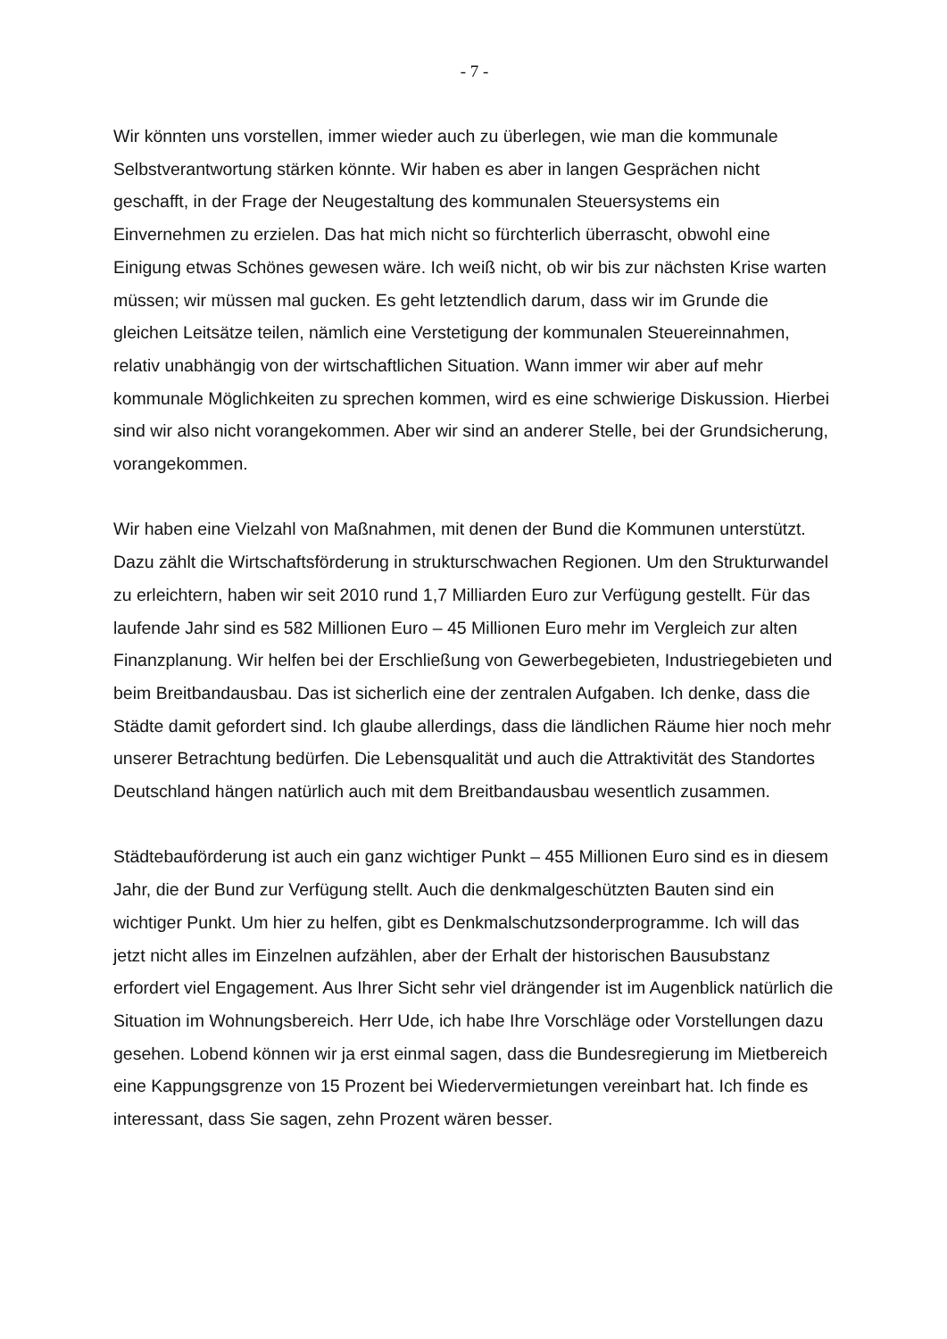- 7 -
Wir könnten uns vorstellen, immer wieder auch zu überlegen, wie man die kommunale Selbstverantwortung stärken könnte. Wir haben es aber in langen Gesprächen nicht geschafft, in der Frage der Neugestaltung des kommunalen Steuersystems ein Einvernehmen zu erzielen. Das hat mich nicht so fürchterlich überrascht, obwohl eine Einigung etwas Schönes gewesen wäre. Ich weiß nicht, ob wir bis zur nächsten Krise warten müssen; wir müssen mal gucken. Es geht letztendlich darum, dass wir im Grunde die gleichen Leitsätze teilen, nämlich eine Verstetigung der kommunalen Steuereinnahmen, relativ unabhängig von der wirtschaftlichen Situation. Wann immer wir aber auf mehr kommunale Möglichkeiten zu sprechen kommen, wird es eine schwierige Diskussion. Hierbei sind wir also nicht vorangekommen. Aber wir sind an anderer Stelle, bei der Grundsicherung, vorangekommen.
Wir haben eine Vielzahl von Maßnahmen, mit denen der Bund die Kommunen unterstützt. Dazu zählt die Wirtschaftsförderung in strukturschwachen Regionen. Um den Strukturwandel zu erleichtern, haben wir seit 2010 rund 1,7 Milliarden Euro zur Verfügung gestellt. Für das laufende Jahr sind es 582 Millionen Euro – 45 Millionen Euro mehr im Vergleich zur alten Finanzplanung. Wir helfen bei der Erschließung von Gewerbegebieten, Industriegebieten und beim Breitbandausbau. Das ist sicherlich eine der zentralen Aufgaben. Ich denke, dass die Städte damit gefordert sind. Ich glaube allerdings, dass die ländlichen Räume hier noch mehr unserer Betrachtung bedürfen. Die Lebensqualität und auch die Attraktivität des Standortes Deutschland hängen natürlich auch mit dem Breitbandausbau wesentlich zusammen.
Städtebauförderung ist auch ein ganz wichtiger Punkt – 455 Millionen Euro sind es in diesem Jahr, die der Bund zur Verfügung stellt. Auch die denkmalgeschützten Bauten sind ein wichtiger Punkt. Um hier zu helfen, gibt es Denkmalschutzsonderprogramme. Ich will das jetzt nicht alles im Einzelnen aufzählen, aber der Erhalt der historischen Bausubstanz erfordert viel Engagement. Aus Ihrer Sicht sehr viel drängender ist im Augenblick natürlich die Situation im Wohnungsbereich. Herr Ude, ich habe Ihre Vorschläge oder Vorstellungen dazu gesehen. Lobend können wir ja erst einmal sagen, dass die Bundesregierung im Mietbereich eine Kappungsgrenze von 15 Prozent bei Wiedervermietungen vereinbart hat. Ich finde es interessant, dass Sie sagen, zehn Prozent wären besser.